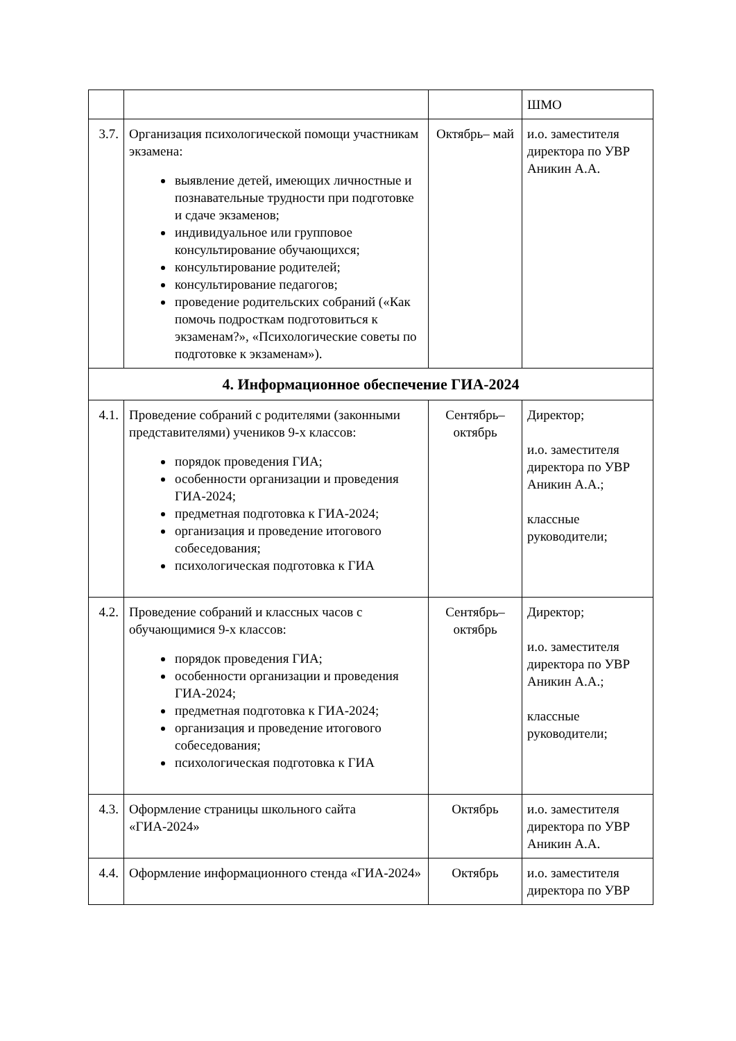| | | | ШМО |
| 3.7. | Организация психологической помощи участникам экзамена: выявление детей, имеющих личностные и познавательные трудности при подготовке и сдаче экзаменов; индивидуальное или групповое консультирование обучающихся; консультирование родителей; консультирование педагогов; проведение родительских собраний («Как помочь подросткам подготовиться к экзаменам?», «Психологические советы по подготовке к экзаменам»). | Октябрь– май | и.о. заместителя директора по УВР Аникин А.А. |
| 4. Информационное обеспечение ГИА-2024 | | | |
| 4.1. | Проведение собраний с родителями (законными представителями) учеников 9-х классов: порядок проведения ГИА; особенности организации и проведения ГИА-2024; предметная подготовка к ГИА-2024; организация и проведение итогового собеседования; психологическая подготовка к ГИА | Сентябрь– октябрь | Директор; и.о. заместителя директора по УВР Аникин А.А.; классные руководители; |
| 4.2. | Проведение собраний и классных часов с обучающимися 9-х классов: порядок проведения ГИА; особенности организации и проведения ГИА-2024; предметная подготовка к ГИА-2024; организация и проведение итогового собеседования; психологическая подготовка к ГИА | Сентябрь– октябрь | Директор; и.о. заместителя директора по УВР Аникин А.А.; классные руководители; |
| 4.3. | Оформление страницы школьного сайта «ГИА-2024» | Октябрь | и.о. заместителя директора по УВР Аникин А.А. |
| 4.4. | Оформление информационного стенда «ГИА-2024» | Октябрь | и.о. заместителя директора по УВР |